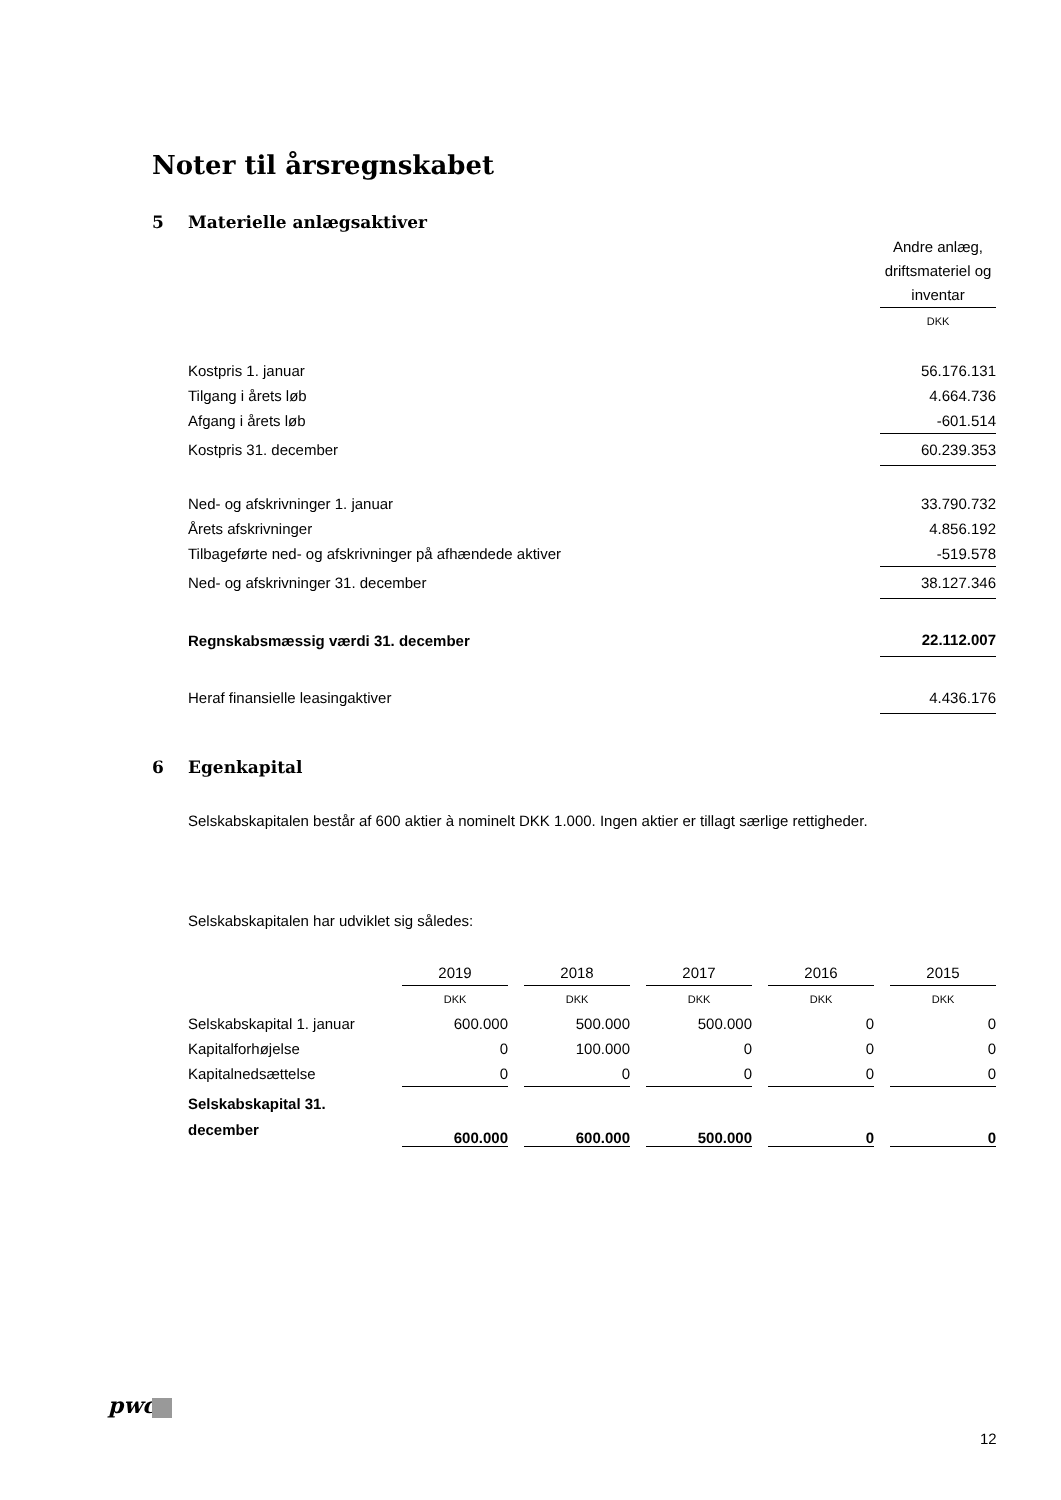Noter til årsregnskabet
5 Materielle anlægsaktiver
| | Andre anlæg, driftsmateriel og inventar |
| | DKK |
| Kostpris 1. januar | 56.176.131 |
| Tilgang i årets løb | 4.664.736 |
| Afgang i årets løb | -601.514 |
| Kostpris 31. december | 60.239.353 |
| Ned- og afskrivninger 1. januar | 33.790.732 |
| Årets afskrivninger | 4.856.192 |
| Tilbageførte ned- og afskrivninger på afhændede aktiver | -519.578 |
| Ned- og afskrivninger 31. december | 38.127.346 |
| Regnskabsmæssig værdi 31. december | 22.112.007 |
| Heraf finansielle leasingaktiver | 4.436.176 |
6 Egenkapital
Selskabskapitalen består af 600 aktier à nominelt DKK 1.000. Ingen aktier er tillagt særlige rettigheder.
Selskabskapitalen har udviklet sig således:
| | 2019 | | 2018 | | 2017 | | 2016 | | 2015 |
| | DKK | | DKK | | DKK | | DKK | | DKK |
| Selskabskapital 1. januar | 600.000 | | 500.000 | | 500.000 | | 0 | | 0 |
| Kapitalforhøjelse | 0 | | 100.000 | | 0 | | 0 | | 0 |
| Kapitalnedsættelse | 0 | | 0 | | 0 | | 0 | | 0 |
| Selskabskapital 31. december | 600.000 | | 600.000 | | 500.000 | | 0 | | 0 |
pwc
12